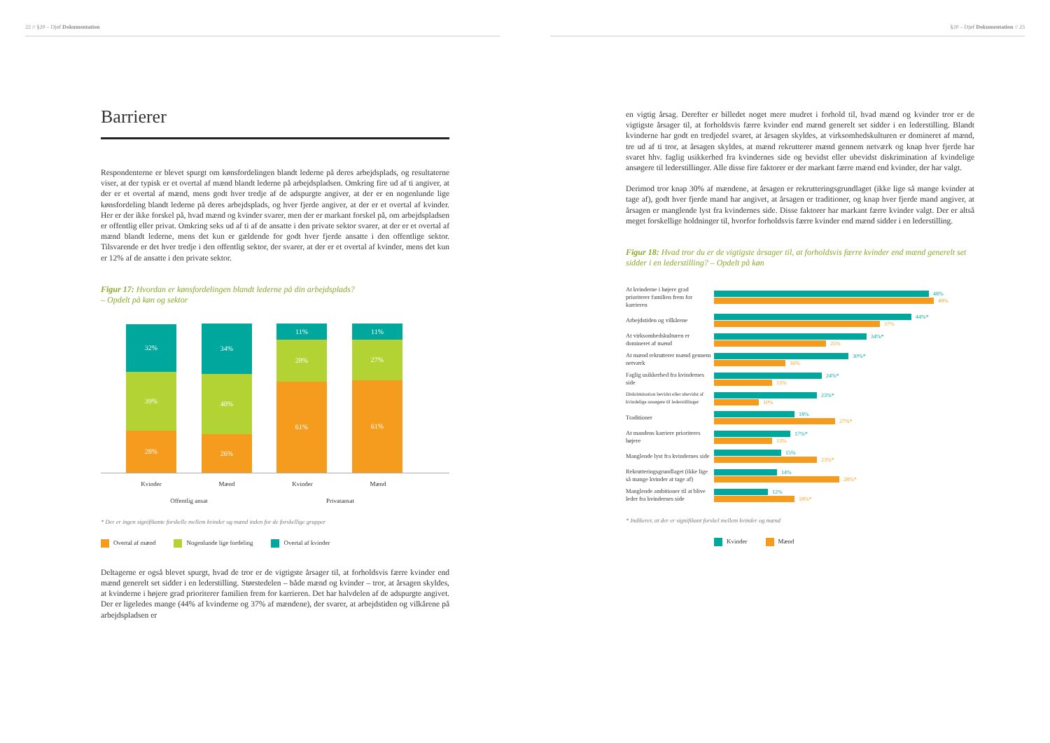22 // §20 – Djøf Dokumentation
Barrierer
Respondenterne er blevet spurgt om kønsfordelingen blandt lederne på deres arbejdsplads, og resultaterne viser, at der typisk er et overtal af mænd blandt lederne på arbejdspladsen. Omkring fire ud af ti angiver, at der er et overtal af mænd, mens godt hver tredje af de adspurgte angiver, at der er en nogenlunde lige kønsfordeling blandt lederne på deres arbejdsplads, og hver fjerde angiver, at der er et overtal af kvinder. Her er der ikke forskel på, hvad mænd og kvinder svarer, men der er markant forskel på, om arbejdspladsen er offentlig eller privat. Omkring seks ud af ti af de ansatte i den private sektor svarer, at der er et overtal af mænd blandt lederne, mens det kun er gældende for godt hver fjerde ansatte i den offentlige sektor. Tilsvarende er det hver tredje i den offentlig sektor, der svarer, at der er et overtal af kvinder, mens det kun er 12% af de ansatte i den private sektor.
Figur 17: Hvordan er kønsfordelingen blandt lederne på din arbejdsplads?
– Opdelt på køn og sektor
32%
39%
28%
34%
40%
26%
11%
28%
61%
11%
27%
61%
Kvinder Mænd Kvinder Mænd
Offentlig ansat Privatansat
* Der er ingen signifikante forskelle mellem kvinder og mænd inden for de forskellige grupper
Overtal af mænd Nogenlunde lige fordeling Overtal af kvinder
Deltagerne er også blevet spurgt, hvad de tror er de vigtigste årsager til, at forholdsvis færre kvinder end mænd generelt set sidder i en lederstilling. Størstedelen – både mænd og kvinder – tror, at årsagen skyldes, at kvinderne i højere grad prioriterer familien frem for karrieren. Det har halvdelen af de adspurgte angivet. Der er ligeledes mange (44% af kvinderne og 37% af mændene), der svarer, at arbejdstiden og vilkårene på arbejdspladsen er
§20 – Djøf Dokumentation // 23
en vigtig årsag. Derefter er billedet noget mere mudret i forhold til, hvad mænd og kvinder tror er de vigtigste årsager til, at forholdsvis færre kvinder end mænd generelt set sidder i en lederstilling. Blandt kvinderne har godt en tredjedel svaret, at årsagen skyldes, at virksomhedskulturen er domineret af mænd, tre ud af ti tror, at årsagen skyldes, at mænd rekrutterer mænd gennem netværk og knap hver fjerde har svaret hhv. faglig usikkerhed fra kvindernes side og bevidst eller ubevidst diskrimination af kvindelige ansøgere til lederstillinger. Alle disse fire faktorer er der markant færre mænd end kvinder, der har valgt.
Derimod tror knap 30% af mændene, at årsagen er rekrutteringsgrundlaget (ikke lige så mange kvinder at tage af), godt hver fjerde mand har angivet, at årsagen er traditioner, og knap hver fjerde mand angiver, at årsagen er manglende lyst fra kvindernes side. Disse faktorer har markant færre kvinder valgt. Der er altså meget forskellige holdninger til, hvorfor forholdsvis færre kvinder end mænd sidder i en lederstilling.
Figur 18: Hvad tror du er de vigtigste årsager til, at forholdsvis færre kvinder end mænd generelt set sidder i en lederstilling? – Opdelt på køn
At kvinderne i højere grad prioriterer familien frem for karrieren
48%
49%
Arbejdstiden og vilkårene
44%*
37%
At virksomhedskulturen er domineret af mænd
34%*
25%
At mænd rekrutterer mænd gennem netværk
30%*
16%
Faglig usikkerhed fra kvindernes side
24%*
13%
Diskrimination bevidst eller ubevidst af kvindelige ansøgere til lederstillinger
23%*
10%
Traditioner
18%
27%*
At mandens karriere prioriteres højere
17%*
13%
Manglende lyst fra kvindernes side
15%
23%*
Rekrutteringsgrundlaget (ikke lige så mange kvinder at tage af)
14%
28%*
Manglende ambitioner til at blive leder fra kvindernes side
12%
18%*
* Indikerer, at der er signifikant forskel mellem kvinder og mænd
Kvinder Mænd